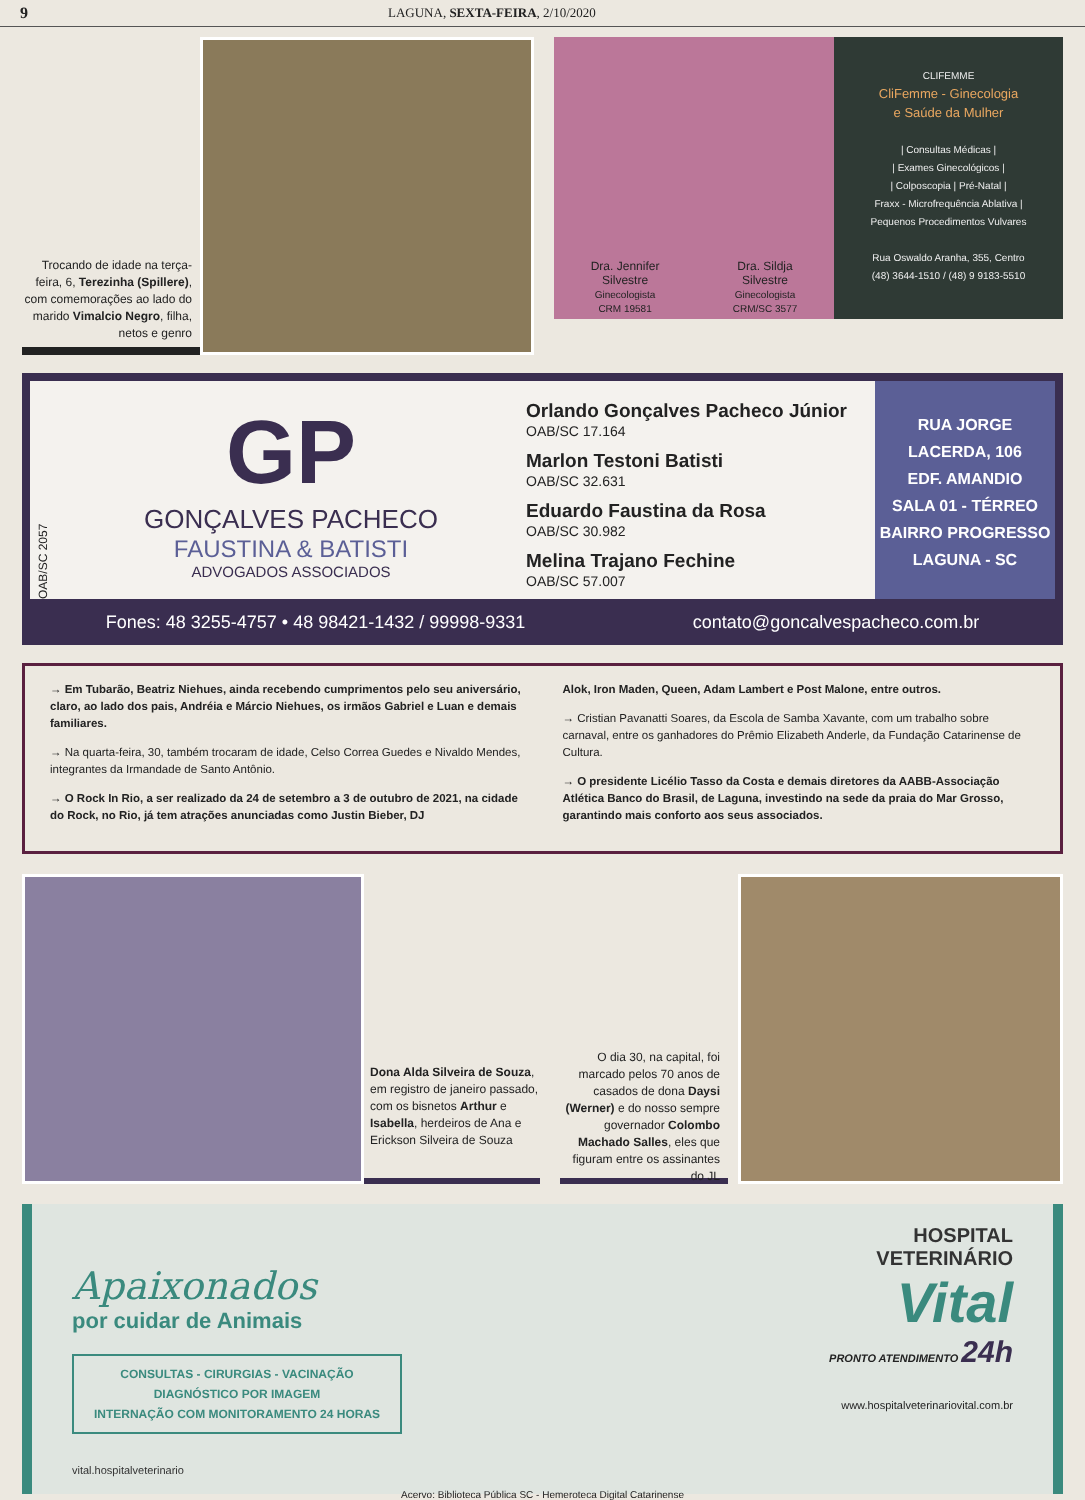9 LAGUNA, SEXTA-FEIRA, 2/10/2020
Trocando de idade na terça-feira, 6, Terezinha (Spillere), com comemorações ao lado do marido Vimalcio Negro, filha, netos e genro
Dra. Jennifer
Silvestre
Ginecologista
CRM 19581
Dra. Sildja
Silvestre
Ginecologista
CRM/SC 3577
CLIFEMME
CliFemme - Ginecologia
e Saúde da Mulher
| Consultas Médicas |
| Exames Ginecológicos |
| Colposcopia | Pré-Natal |
Fraxx - Microfrequência Ablativa |
Pequenos Procedimentos Vulvares
Rua Oswaldo Aranha, 355, Centro
(48) 3644-1510 / (48) 9 9183-5510
OAB/SC 2057
GP
GONÇALVES PACHECO
FAUSTINA & BATISTI
ADVOGADOS ASSOCIADOS
Orlando Gonçalves Pacheco Júnior
OAB/SC 17.164
Marlon Testoni Batisti
OAB/SC 32.631
Eduardo Faustina da Rosa
OAB/SC 30.982
Melina Trajano Fechine
OAB/SC 57.007
RUA JORGE
LACERDA, 106
EDF. AMANDIO
SALA 01 - TÉRREO
BAIRRO PROGRESSO
LAGUNA - SC
Fones: 48 3255-4757 • 48 98421-1432 / 99998-9331 contato@goncalvespacheco.com.br
→ Em Tubarão, Beatriz Niehues, ainda recebendo cumprimentos pelo seu aniversário, claro, ao lado dos pais, Andréia e Márcio Niehues, os irmãos Gabriel e Luan e demais familiares.
→ Na quarta-feira, 30, também trocaram de idade, Celso Correa Guedes e Nivaldo Mendes, integrantes da Irmandade de Santo Antônio.
→ O Rock In Rio, a ser realizado da 24 de setembro a 3 de outubro de 2021, na cidade do Rock, no Rio, já tem atrações anunciadas como Justin Bieber, DJ
Alok, Iron Maden, Queen, Adam Lambert e Post Malone, entre outros.
→ Cristian Pavanatti Soares, da Escola de Samba Xavante, com um trabalho sobre carnaval, entre os ganhadores do Prêmio Elizabeth Anderle, da Fundação Catarinense de Cultura.
→ O presidente Licélio Tasso da Costa e demais diretores da AABB-Associação Atlética Banco do Brasil, de Laguna, investindo na sede da praia do Mar Grosso, garantindo mais conforto aos seus associados.
Dona Alda Silveira de Souza, em registro de janeiro passado, com os bisnetos Arthur e Isabella, herdeiros de Ana e Erickson Silveira de Souza
O dia 30, na capital, foi marcado pelos 70 anos de casados de dona Daysi (Werner) e do nosso sempre governador Colombo Machado Salles, eles que figuram entre os assinantes do JL
Apaixonados
por cuidar de Animais
CONSULTAS - CIRURGIAS - VACINAÇÃO
DIAGNÓSTICO POR IMAGEM
INTERNAÇÃO COM MONITORAMENTO 24 HORAS
vital.hospitalveterinario
HOSPITAL
VETERINÁRIO
Vital
PRONTO ATENDIMENTO 24h
www.hospitalveterinariovital.com.br
Acervo: Biblioteca Pública SC - Hemeroteca Digital Catarinense